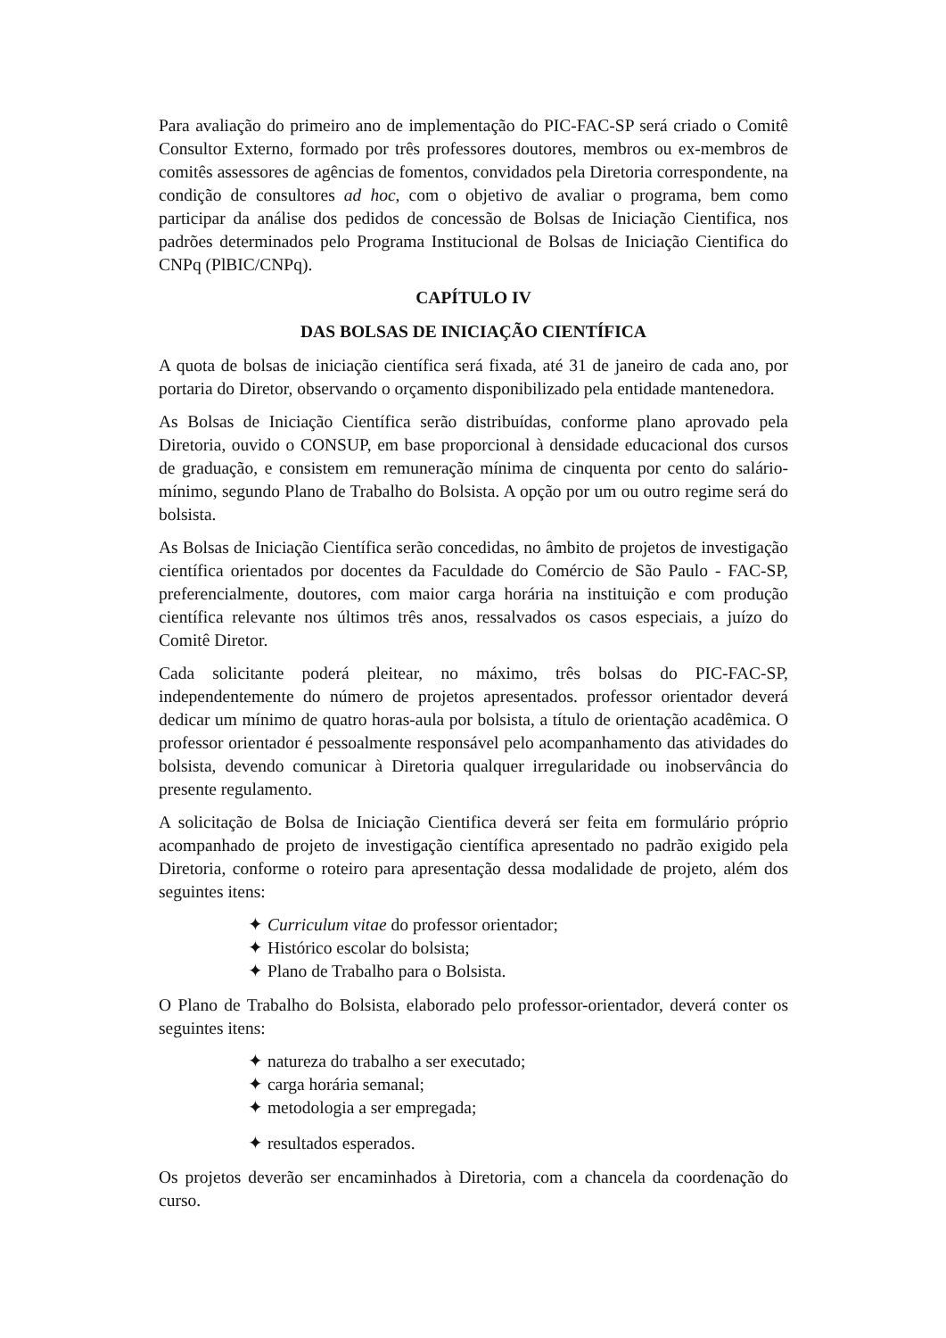Para avaliação do primeiro ano de implementação do PIC-FAC-SP será criado o Comitê Consultor Externo, formado por três professores doutores, membros ou ex-membros de comitês assessores de agências de fomentos, convidados pela Diretoria correspondente, na condição de consultores ad hoc, com o objetivo de avaliar o programa, bem como participar da análise dos pedidos de concessão de Bolsas de Iniciação Cientifica, nos padrões determinados pelo Programa Institucional de Bolsas de Iniciação Cientifica do CNPq (PlBIC/CNPq).
CAPÍTULO IV
DAS BOLSAS DE INICIAÇÃO CIENTÍFICA
A quota de bolsas de iniciação científica será fixada, até 31 de janeiro de cada ano, por portaria do Diretor, observando o orçamento disponibilizado pela entidade mantenedora.
As Bolsas de Iniciação Científica serão distribuídas, conforme plano aprovado pela Diretoria, ouvido o CONSUP, em base proporcional à densidade educacional dos cursos de graduação, e consistem em remuneração mínima de cinquenta por cento do salário-mínimo, segundo Plano de Trabalho do Bolsista. A opção por um ou outro regime será do bolsista.
As Bolsas de Iniciação Científica serão concedidas, no âmbito de projetos de investigação científica orientados por docentes da Faculdade do Comércio de São Paulo - FAC-SP, preferencialmente, doutores, com maior carga horária na instituição e com produção científica relevante nos últimos três anos, ressalvados os casos especiais, a juízo do Comitê Diretor.
Cada solicitante poderá pleitear, no máximo, três bolsas do PIC-FAC-SP, independentemente do número de projetos apresentados. professor orientador deverá dedicar um mínimo de quatro horas-aula por bolsista, a título de orientação acadêmica. O professor orientador é pessoalmente responsável pelo acompanhamento das atividades do bolsista, devendo comunicar à Diretoria qualquer irregularidade ou inobservância do presente regulamento.
A solicitação de Bolsa de Iniciação Cientifica deverá ser feita em formulário próprio acompanhado de projeto de investigação científica apresentado no padrão exigido pela Diretoria, conforme o roteiro para apresentação dessa modalidade de projeto, além dos seguintes itens:
✦ Curriculum vitae do professor orientador;
✦ Histórico escolar do bolsista;
✦ Plano de Trabalho para o Bolsista.
O Plano de Trabalho do Bolsista, elaborado pelo professor-orientador, deverá conter os seguintes itens:
✦ natureza do trabalho a ser executado;
✦ carga horária semanal;
✦ metodologia a ser empregada;
✦ resultados esperados.
Os projetos deverão ser encaminhados à Diretoria, com a chancela da coordenação do curso.